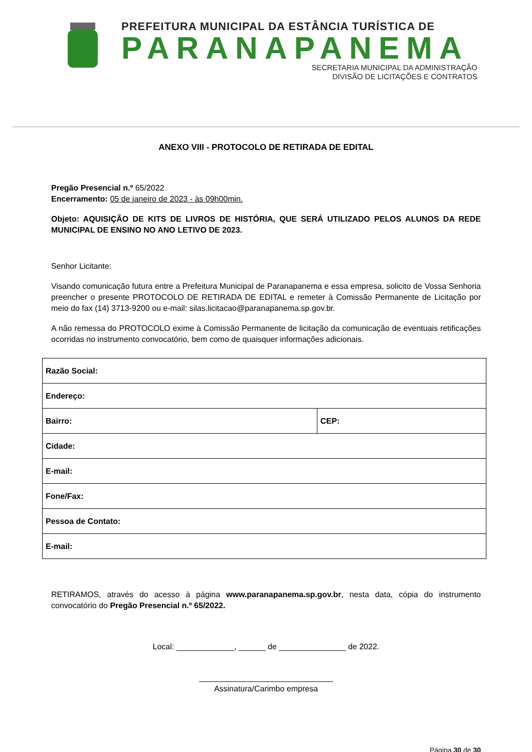PREFEITURA MUNICIPAL DA ESTÂNCIA TURÍSTICA DE
PARANAPANEMA
SECRETARIA MUNICIPAL DA ADMINISTRAÇÃO
DIVISÃO DE LICITAÇÕES E CONTRATOS
ANEXO VIII - PROTOCOLO DE RETIRADA DE EDITAL
Pregão Presencial n.º 65/2022
Encerramento: 05 de janeiro de 2023 - às 09h00min.
Objeto: AQUISIÇÃO DE KITS DE LIVROS DE HISTÓRIA, QUE SERÁ UTILIZADO PELOS ALUNOS DA REDE MUNICIPAL DE ENSINO NO ANO LETIVO DE 2023.
Senhor Licitante:
Visando comunicação futura entre a Prefeitura Municipal de Paranapanema e essa empresa, solicito de Vossa Senhoria preencher o presente PROTOCOLO DE RETIRADA DE EDITAL e remeter à Comissão Permanente de Licitação por meio do fax (14) 3713-9200 ou e-mail: silas.licitacao@paranapanema.sp.gov.br.
A não remessa do PROTOCOLO exime à Comissão Permanente de licitação da comunicação de eventuais retificações ocorridas no instrumento convocatório, bem como de quaisquer informações adicionais.
| Razão Social: | |
| Endereço: | |
| Bairro: | CEP: |
| Cidade: | |
| E-mail: | |
| Fone/Fax: | |
| Pessoa de Contato: | |
| E-mail: | |
RETIRAMOS, através do acesso à página www.paranapanema.sp.gov.br, nesta data, cópia do instrumento convocatório do Pregão Presencial n.º 65/2022.
Local: _____________, ______ de _______________ de 2022.
______________________________
Assinatura/Carimbo empresa
Página 30 de 30